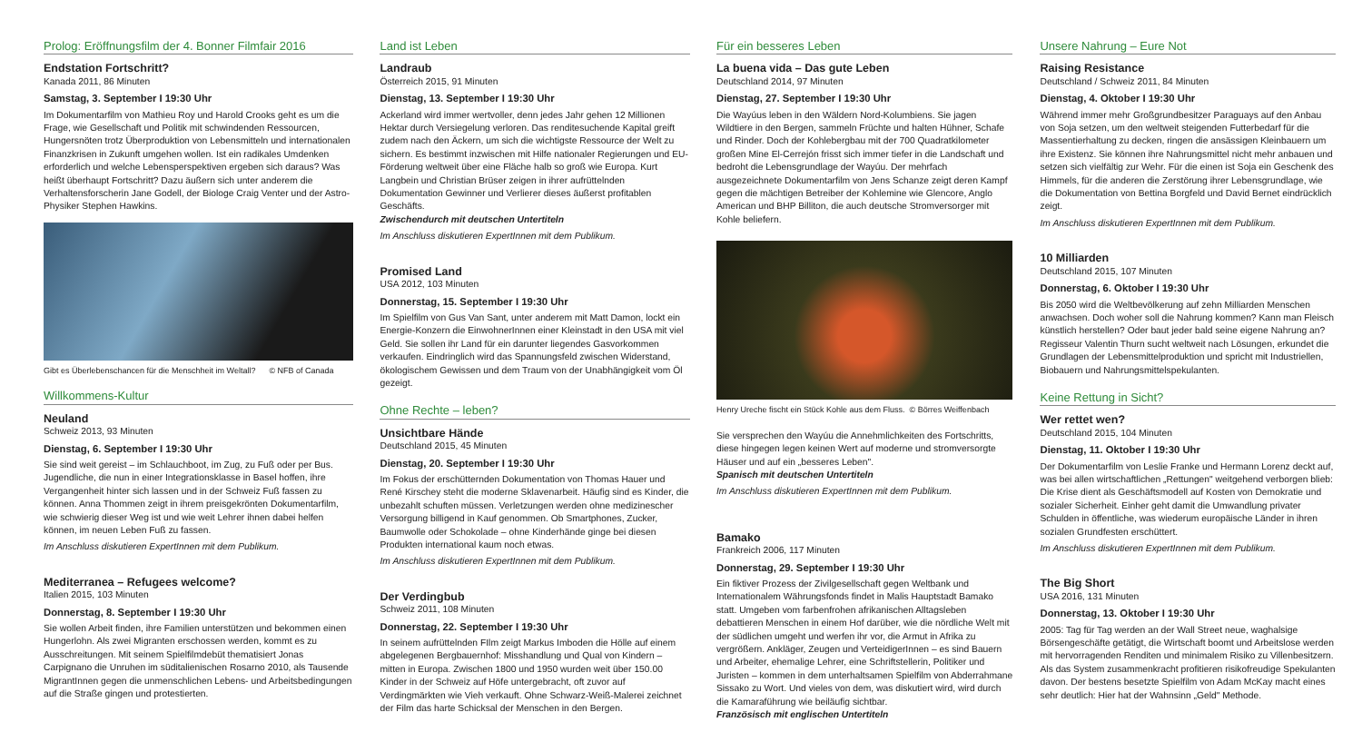Prolog: Eröffnungsfilm der 4. Bonner Filmfair 2016
Endstation Fortschritt?
Kanada 2011, 86 Minuten
Samstag, 3. September I 19:30 Uhr
Im Dokumentarfilm von Mathieu Roy und Harold Crooks geht es um die Frage, wie Gesellschaft und Politik mit schwindenden Ressourcen, Hungersnöten trotz Überproduktion von Lebensmitteln und internationalen Finanzkrisen in Zukunft umgehen wollen. Ist ein radikales Umdenken erforderlich und welche Lebensperspektiven ergeben sich daraus? Was heißt überhaupt Fortschritt? Dazu äußern sich unter anderem die Verhaltensforscherin Jane Godell, der Biologe Craig Venter und der Astro-Physiker Stephen Hawkins.
Gibt es Überlebenschancen für die Menschheit im Weltall? © NFB of Canada
Willkommens-Kultur
Neuland
Schweiz 2013, 93 Minuten
Dienstag, 6. September I 19:30 Uhr
Sie sind weit gereist – im Schlauchboot, im Zug, zu Fuß oder per Bus. Jugendliche, die nun in einer Integrationsklasse in Basel hoffen, ihre Vergangenheit hinter sich lassen und in der Schweiz Fuß fassen zu können. Anna Thommen zeigt in ihrem preisgekrönten Dokumentarfilm, wie schwierig dieser Weg ist und wie weit Lehrer ihnen dabei helfen können, im neuen Leben Fuß zu fassen.
Im Anschluss diskutieren ExpertInnen mit dem Publikum.
Mediterranea – Refugees welcome?
Italien 2015, 103 Minuten
Donnerstag, 8. September I 19:30 Uhr
Sie wollen Arbeit finden, ihre Familien unterstützen und bekommen einen Hungerlohn. Als zwei Migranten erschossen werden, kommt es zu Ausschreitungen. Mit seinem Spielfilmdebüt thematisiert Jonas Carpignano die Unruhen im süditalienischen Rosarno 2010, als Tausende MigrantInnen gegen die unmenschlichen Lebens- und Arbeitsbedingungen auf die Straße gingen und protestierten.
Land ist Leben
Landraub
Österreich 2015, 91 Minuten
Dienstag, 13. September I 19:30 Uhr
Ackerland wird immer wertvoller, denn jedes Jahr gehen 12 Millionen Hektar durch Versiegelung verloren. Das renditesuchende Kapital greift zudem nach den Äckern, um sich die wichtigste Ressource der Welt zu sichern. Es bestimmt inzwischen mit Hilfe nationaler Regierungen und EU-Förderung weltweit über eine Fläche halb so groß wie Europa. Kurt Langbein und Christian Brüser zeigen in ihrer aufrüttelnden Dokumentation Gewinner und Verlierer dieses äußerst profitablen Geschäfts.
Zwischendurch mit deutschen Untertiteln
Im Anschluss diskutieren ExpertInnen mit dem Publikum.
Promised Land
USA 2012, 103 Minuten
Donnerstag, 15. September I 19:30 Uhr
Im Spielfilm von Gus Van Sant, unter anderem mit Matt Damon, lockt ein Energie-Konzern die EinwohnerInnen einer Kleinstadt in den USA mit viel Geld. Sie sollen ihr Land für ein darunter liegendes Gasvorkommen verkaufen. Eindringlich wird das Spannungsfeld zwischen Widerstand, ökologischem Gewissen und dem Traum von der Unabhängigkeit vom Öl gezeigt.
Ohne Rechte – leben?
Unsichtbare Hände
Deutschland 2015, 45 Minuten
Dienstag, 20. September I 19:30 Uhr
Im Fokus der erschütternden Dokumentation von Thomas Hauer und René Kirschey steht die moderne Sklavenarbeit. Häufig sind es Kinder, die unbezahlt schuften müssen. Verletzungen werden ohne medizinescher Versorgung billigend in Kauf genommen. Ob Smartphones, Zucker, Baumwolle oder Schokolade – ohne Kinderhände ginge bei diesen Produkten international kaum noch etwas.
Im Anschluss diskutieren ExpertInnen mit dem Publikum.
Der Verdingbub
Schweiz 2011, 108 Minuten
Donnerstag, 22. September I 19:30 Uhr
In seinem aufrüttelnden FIlm zeigt Markus Imboden die Hölle auf einem abgelegenen Bergbauernhof: Misshandlung und Qual von Kindern – mitten in Europa. Zwischen 1800 und 1950 wurden weit über 150.00 Kinder in der Schweiz auf Höfe untergebracht, oft zuvor auf Verdingmärkten wie Vieh verkauft. Ohne Schwarz-Weiß-Malerei zeichnet der Film das harte Schicksal der Menschen in den Bergen.
Für ein besseres Leben
La buena vida – Das gute Leben
Deutschland 2014, 97 Minuten
Dienstag, 27. September I 19:30 Uhr
Die Wayúus leben in den Wäldern Nord-Kolumbiens. Sie jagen Wildtiere in den Bergen, sammeln Früchte und halten Hühner, Schafe und Rinder. Doch der Kohlebergbau mit der 700 Quadratkilometer großen Mine El-Cerrejón frisst sich immer tiefer in die Landschaft und bedroht die Lebensgrundlage der Wayúu. Der mehrfach ausgezeichnete Dokumentarfilm von Jens Schanze zeigt deren Kampf gegen die mächtigen Betreiber der Kohlemine wie Glencore, Anglo American und BHP Billiton, die auch deutsche Stromversorger mit Kohle beliefern.
Henry Ureche fischt ein Stück Kohle aus dem Fluss. © Börres Weiffenbach
Sie versprechen den Wayúu die Annehmlichkeiten des Fortschritts, diese hingegen legen keinen Wert auf moderne und stromversorgte Häuser und auf ein „besseres Leben".
Spanisch mit deutschen Untertiteln
Im Anschluss diskutieren ExpertInnen mit dem Publikum.
Bamako
Frankreich 2006, 117 Minuten
Donnerstag, 29. September I 19:30 Uhr
Ein fiktiver Prozess der Zivilgesellschaft gegen Weltbank und Internationalem Währungsfonds findet in Malis Hauptstadt Bamako statt. Umgeben vom farbenfrohen afrikanischen Alltagsleben debattieren Menschen in einem Hof darüber, wie die nördliche Welt mit der südlichen umgeht und werfen ihr vor, die Armut in Afrika zu vergrößern. Ankläger, Zeugen und VerteidigerInnen – es sind Bauern und Arbeiter, ehemalige Lehrer, eine Schriftstellerin, Politiker und Juristen – kommen in dem unterhaltsamen Spielfilm von Abderrahmane Sissako zu Wort. Und vieles von dem, was diskutiert wird, wird durch die Kamaraführung wie beiläufig sichtbar.
Französisch mit englischen Untertiteln
Unsere Nahrung – Eure Not
Raising Resistance
Deutschland / Schweiz 2011, 84 Minuten
Dienstag, 4. Oktober I 19:30 Uhr
Während immer mehr Großgrundbesitzer Paraguays auf den Anbau von Soja setzen, um den weltweit steigenden Futterbedarf für die Massentierhaltung zu decken, ringen die ansässigen Kleinbauern um ihre Existenz. Sie können ihre Nahrungsmittel nicht mehr anbauen und setzen sich vielfältig zur Wehr. Für die einen ist Soja ein Geschenk des Himmels, für die anderen die Zerstörung ihrer Lebensgrundlage, wie die Dokumentation von Bettina Borgfeld und David Bernet eindrücklich zeigt.
Im Anschluss diskutieren ExpertInnen mit dem Publikum.
10 Milliarden
Deutschland 2015, 107 Minuten
Donnerstag, 6. Oktober I 19:30 Uhr
Bis 2050 wird die Weltbevölkerung auf zehn Milliarden Menschen anwachsen. Doch woher soll die Nahrung kommen? Kann man Fleisch künstlich herstellen? Oder baut jeder bald seine eigene Nahrung an? Regisseur Valentin Thurn sucht weltweit nach Lösungen, erkundet die Grundlagen der Lebensmittelproduktion und spricht mit Industriellen, Biobauern und Nahrungsmittelspekulanten.
Keine Rettung in Sicht?
Wer rettet wen?
Deutschland 2015, 104 Minuten
Dienstag, 11. Oktober I 19:30 Uhr
Der Dokumentarfilm von Leslie Franke und Hermann Lorenz deckt auf, was bei allen wirtschaftlichen „Rettungen" weitgehend verborgen blieb: Die Krise dient als Geschäftsmodell auf Kosten von Demokratie und sozialer Sicherheit. Einher geht damit die Umwandlung privater Schulden in öffentliche, was wiederum europäische Länder in ihren sozialen Grundfesten erschüttert.
Im Anschluss diskutieren ExpertInnen mit dem Publikum.
The Big Short
USA 2016, 131 Minuten
Donnerstag, 13. Oktober I 19:30 Uhr
2005: Tag für Tag werden an der Wall Street neue, waghalsige Börsengeschäfte getätigt, die Wirtschaft boomt und Arbeitslose werden mit hervorragenden Renditen und minimalem Risiko zu Villenbesitzern. Als das System zusammenkracht profitieren risikofreudige Spekulanten davon. Der bestens besetzte Spielfilm von Adam McKay macht eines sehr deutlich: Hier hat der Wahnsinn „Geld" Methode.